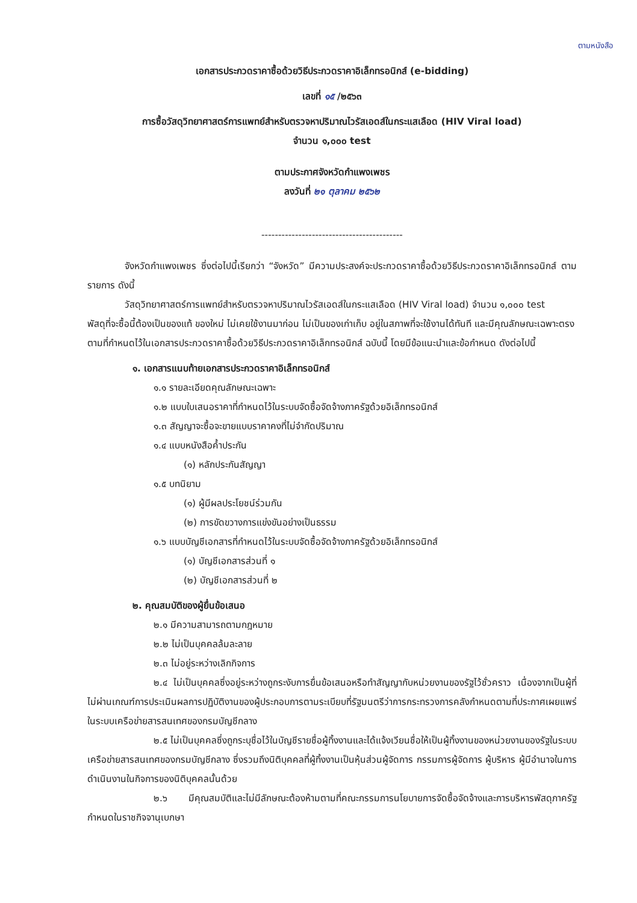ตามหนังสือ
เอกสารประกวดราคาซื้อด้วยวิธีประกวดราคาอิเล็กทรอนิกส์ (e-bidding)
เลขที่ ๑๕ /๒๕๖๓
การซื้อวัสดุวิทยาศาสตร์การแพทย์สำหรับตรวจหาปริมาณไวรัสเอดส์ในกระแสเลือด (HIV Viral load)
จำนวน ๑,๐๐๐ test
ตามประกาศจังหวัดกำแพงเพชร
ลงวันที่ ๒๑ ตุลาคม ๒๕๖๒
------------------------------------------
จังหวัดกำแพงเพชร ซึ่งต่อไปนี้เรียกว่า “จังหวัด” มีความประสงค์จะประกวดราคาซื้อด้วยวิธีประกวดราคาอิเล็กทรอนิกส์ ตามรายการ ดังนี้
วัสดุวิทยาศาสตร์การแพทย์สำหรับตรวจหาปริมาณไวรัสเอดส์ในกระแสเลือด (HIV Viral load) จำนวน ๑,๐๐๐ test
พัสดุที่จะซื้อนี้ต้องเป็นของแท้ ของใหม่ ไม่เคยใช้งานมาก่อน ไม่เป็นของเก่าเก็บ อยู่ในสภาพที่จะใช้งานได้ทันที และมีคุณลักษณะเฉพาะตรงตามที่กำหนดไว้ในเอกสารประกวดราคาซื้อด้วยวิธีประกวดราคาอิเล็กทรอนิกส์ ฉบับนี้ โดยมีข้อแนะนำและข้อกำหนด ดังต่อไปนี้
๑. เอกสารแนบท้ายเอกสารประกวดราคาอิเล็กทรอนิกส์
๑.๑ รายละเอียดคุณลักษณะเฉพาะ
๑.๒ แบบใบเสนอราคาที่กำหนดไว้ในระบบจัดซื้อจัดจ้างภาครัฐด้วยอิเล็กทรอนิกส์
๑.๓ สัญญาจะซื้อจะขายแบบราคาคงที่ไม่จำกัดปริมาณ
๑.๔ แบบหนังสือค้ำประกัน
(๑) หลักประกันสัญญา
๑.๕ บทนิยาม
(๑) ผู้มีผลประโยชน์ร่วมกัน
(๒) การขัดขวางการแข่งขันอย่างเป็นธรรม
๑.๖ แบบบัญชีเอกสารที่กำหนดไว้ในระบบจัดซื้อจัดจ้างภาครัฐด้วยอิเล็กทรอนิกส์
(๑) บัญชีเอกสารส่วนที่ ๑
(๒) บัญชีเอกสารส่วนที่ ๒
๒. คุณสมบัติของผู้ยื่นข้อเสนอ
๒.๑ มีความสามารถตามกฎหมาย
๒.๒ ไม่เป็นบุคคลล้มละลาย
๒.๓ ไม่อยู่ระหว่างเลิกกิจการ
๒.๔ ไม่เป็นบุคคลซึ่งอยู่ระหว่างถูกระงับการยื่นข้อเสนอหรือทำสัญญากับหน่วยงานของรัฐไว้ชั่วคราว เนื่องจากเป็นผู้ที่ไม่ผ่านเกณฑ์การประเมินผลการปฏิบัติงานของผู้ประกอบการตามระเบียบที่รัฐมนตรีว่าการกระทรวงการคลังกำหนดตามที่ประกาศเผยแพร่ในระบบเครือข่ายสารสนเทศของกรมบัญชีกลาง
๒.๕ ไม่เป็นบุคคลซึ่งถูกระบุชื่อไว้ในบัญชีรายชื่อผู้ทิ้งงานและได้แจ้งเวียนชื่อให้เป็นผู้ทิ้งงานของหน่วยงานของรัฐในระบบเครือข่ายสารสนเทศของกรมบัญชีกลาง ซึ่งรวมถึงนิติบุคคลที่ผู้ทิ้งงานเป็นหุ้นส่วนผู้จัดการ กรรมการผู้จัดการ ผู้บริหาร ผู้มีอำนาจในการดำเนินงานในกิจการของนิติบุคคลนั้นด้วย
๒.๖ มีคุณสมบัติและไม่มีลักษณะต้องห้ามตามที่คณะกรรมการนโยบายการจัดซื้อจัดจ้างและการบริหารพัสดุภาครัฐกำหนดในราชกิจจานุเบกษา